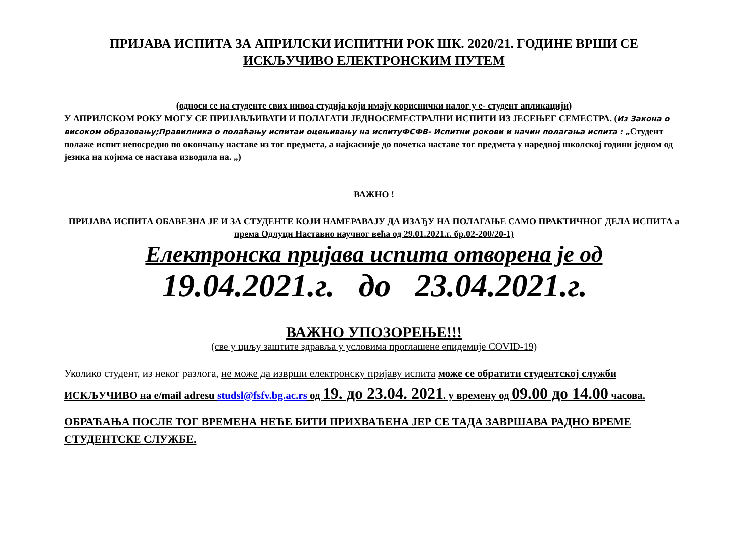ПРИЈАВА ИСПИТА ЗА АПРИЛСКИ ИСПИТНИ РОК ШК. 2020/21. ГОДИНЕ ВРШИ СЕ
ИСКЉУЧИВО ЕЛЕКТРОНСКИМ ПУТЕМ
(односи се на студенте свих нивоа студија који имају кориснички налог у е- студент апликацији)
У АПРИЛСКОМ РОКУ МОГУ СЕ ПРИЈАВЉИВАТИ И ПОЛАГАТИ ЈЕДНОСЕМЕСТРАЛНИ ИСПИТИ ИЗ ЈЕСЕЊЕГ СЕМЕСТРА. (Из Закона о високом образовању;Правилника о полаћању испитаи оцењивању на испитуФСФВ- Испитни рокови и начин полагања испита : „Студент полаже испит непосредно по окончању наставе из тог предмета, а најкасније до почетка наставе тог предмета у наредној школској години једном од језика на којима се настава изводила на. „)
ВАЖНО !
ПРИЈАВА ИСПИТА ОБАВЕЗНА ЈЕ И ЗА СТУДЕНТЕ КОЈИ НАМЕРАВАЈУ ДА ИЗАЂУ НА ПОЛАГАЊЕ САМО ПРАКТИЧНОГ ДЕЛА ИСПИТА а према Одлуци Наставно научног већа од 29.01.2021.г. бр.02-200/20-1)
Електронска пријава испита отворена је од
19.04.2021.г. до 23.04.2021.г.
ВАЖНО УПОЗОРЕЊЕ!!!
(све у циљу заштите здравља у условима проглашене епидемије COVID-19)
Уколико студент, из неког разлога, не може да изврши електронску пријаву испита може се обратити студентској служби ИСКЉУЧИВО на e/mail adresu studsl@fsfv.bg.ac.rs од 19. до 23.04. 2021. у времену од 09.00 до 14.00 часова.
ОБРАЋАЊА ПОСЛЕ ТОГ ВРЕМЕНА НЕЋЕ БИТИ ПРИХВАЋЕНА ЈЕР СЕ ТАДА ЗАВРШАВА РАДНО ВРЕМЕ СТУДЕНТСКЕ СЛУЖБЕ.